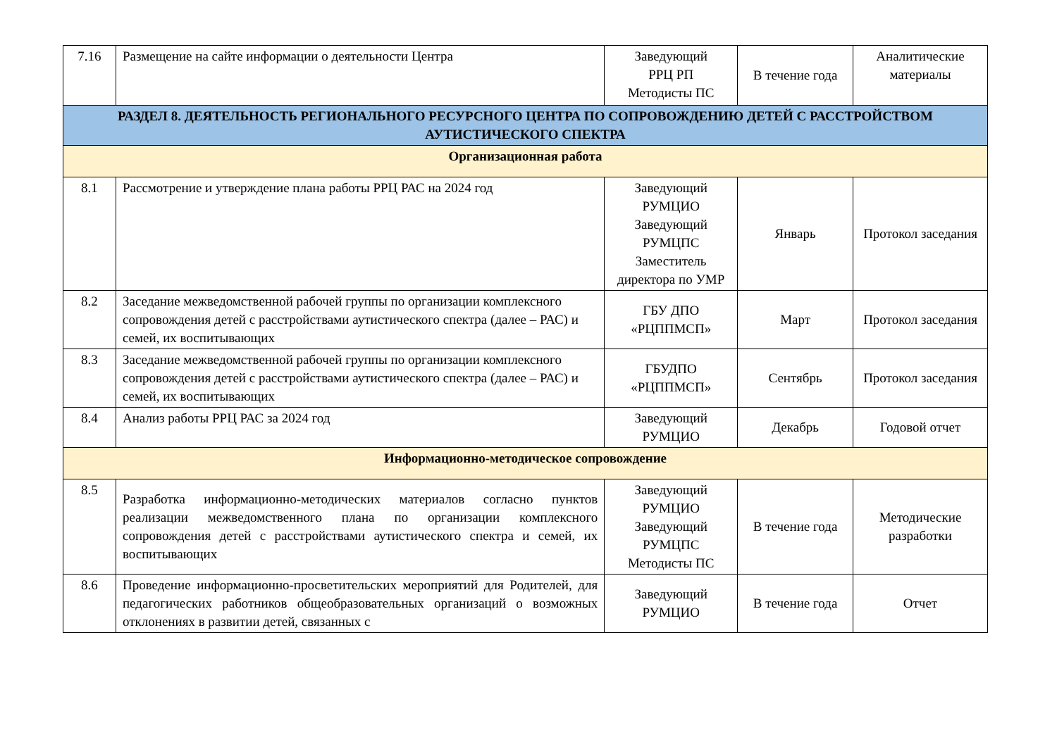| 7.16 | Размещение на сайте информации о деятельности Центра | Заведующий РРЦ РП Методисты ПС | В течение года | Аналитические материалы |
| РАЗДЕЛ 8. ДЕЯТЕЛЬНОСТЬ РЕГИОНАЛЬНОГО РЕСУРСНОГО ЦЕНТРА ПО СОПРОВОЖДЕНИЮ ДЕТЕЙ С РАССТРОЙСТВОМ АУТИСТИЧЕСКОГО СПЕКТРА | | | | |
| Организационная работа | | | | |
| 8.1 | Рассмотрение и утверждение плана работы РРЦ РАС на 2024 год | Заведующий РУМЦИО Заведующий РУМЦПС Заместитель директора по УМР | Январь | Протокол заседания |
| 8.2 | Заседание межведомственной рабочей группы по организации комплексного сопровождения детей с расстройствами аутистического спектра (далее – РАС) и семей, их воспитывающих | ГБУ ДПО «РЦППМСП» | Март | Протокол заседания |
| 8.3 | Заседание межведомственной рабочей группы по организации комплексного сопровождения детей с расстройствами аутистического спектра (далее – РАС) и семей, их воспитывающих | ГБУДПО «РЦППМСП» | Сентябрь | Протокол заседания |
| 8.4 | Анализ работы РРЦ РАС за 2024 год | Заведующий РУМЦИО | Декабрь | Годовой отчет |
| Информационно-методическое сопровождение | | | | |
| 8.5 | Разработка информационно-методических материалов согласно пунктов реализации межведомственного плана по организации комплексного сопровождения детей с расстройствами аутистического спектра и семей, их воспитывающих | Заведующий РУМЦИО Заведующий РУМЦПС Методисты ПС | В течение года | Методические разработки |
| 8.6 | Проведение информационно-просветительских мероприятий для Родителей, для педагогических работников общеобразовательных организаций о возможных отклонениях в развитии детей, связанных с | Заведующий РУМЦИО | В течение года | Отчет |